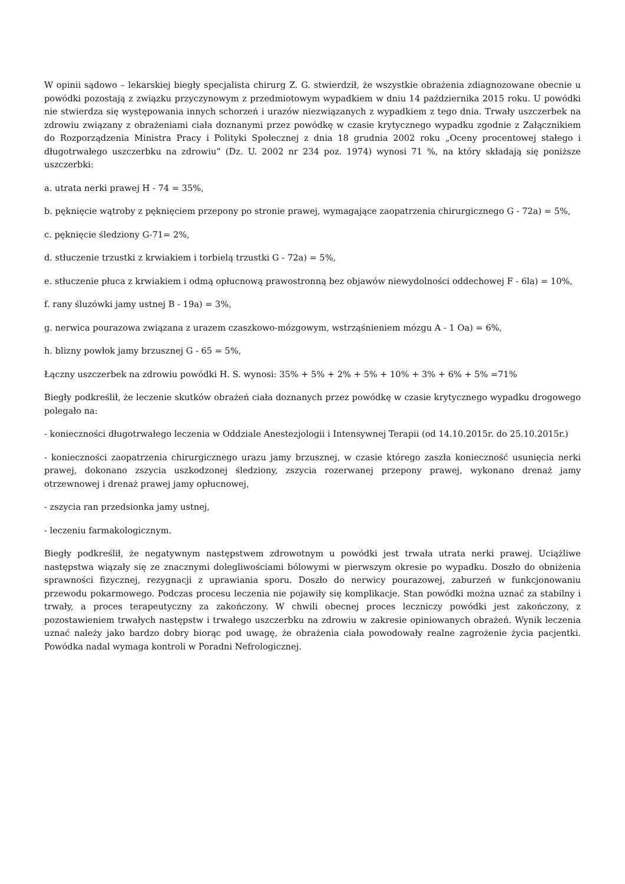W opinii sądowo – lekarskiej biegły specjalista chirurg Z. G. stwierdził, że wszystkie obrażenia zdiagnozowane obecnie u powódki pozostają z związku przyczynowym z przedmiotowym wypadkiem w dniu 14 października 2015 roku. U powódki nie stwierdza się występowania innych schorzeń i urazów niezwiązanych z wypadkiem z tego dnia. Trwały uszczerbek na zdrowiu związany z obrażeniami ciała doznanymi przez powódkę w czasie krytycznego wypadku zgodnie z Załącznikiem do Rozporządzenia Ministra Pracy i Polityki Społecznej z dnia 18 grudnia 2002 roku „Oceny procentowej stałego i długotrwałego uszczerbku na zdrowiu” (Dz. U. 2002 nr 234 poz. 1974) wynosi 71 %, na który składają się poniższe uszczerbki:
a. utrata nerki prawej H - 74 = 35%,
b. pęknięcie wątroby z pęknięciem przepony po stronie prawej, wymagające zaopatrzenia chirurgicznego G - 72a) = 5%,
c. pęknięcie śledziony G-71= 2%,
d. stłuczenie trzustki z krwiakiem i torbielą trzustki G - 72a) = 5%,
e. stłuczenie płuca z krwiakiem i odmą opłucnową prawostronną bez objawów niewydolności oddechowej F - 6la) = 10%,
f. rany śluzówki jamy ustnej B - 19a) = 3%,
g. nerwica pourazowa związana z urazem czaszkowo-mózgowym, wstrząśnieniem mózgu A - 1 Oa) = 6%,
h. blizny powłok jamy brzusznej G - 65 = 5%,
Łączny uszczerbek na zdrowiu powódki H. S. wynosi: 35% + 5% + 2% + 5% + 10% + 3% + 6% + 5% =71%
Biegły podkreślił, że leczenie skutków obrażeń ciała doznanych przez powódkę w czasie krytycznego wypadku drogowego polegało na:
- konieczności długotrwałego leczenia w Oddziale Anestezjologii i Intensywnej Terapii (od 14.10.2015r. do 25.10.2015r.)
- konieczności zaopatrzenia chirurgicznego urazu jamy brzusznej, w czasie którego zaszła konieczność usunięcia nerki prawej, dokonano zszycia uszkodzonej śledziony, zszycia rozerwanej przepony prawej, wykonano drenaż jamy otrzewnowej i drenaż prawej jamy opłucnowej,
- zszycia ran przedsionka jamy ustnej,
- leczeniu farmakologicznym.
Biegły podkreślił, że negatywnym następstwem zdrowotnym u powódki jest trwała utrata nerki prawej. Uciążliwe następstwa wiązały się ze znacznymi dolegliwościami bólowymi w pierwszym okresie po wypadku. Doszło do obniżenia sprawności fizycznej, rezygnacji z uprawiania sporu. Doszło do nerwicy pourazowej, zaburzeń w funkcjonowaniu przewodu pokarmowego. Podczas procesu leczenia nie pojawiły się komplikacje. Stan powódki można uznać za stabilny i trwały, a proces terapeutyczny za zakończony. W chwili obecnej proces leczniczy powódki jest zakończony, z pozostawieniem trwałych następstw i trwałego uszczerbku na zdrowiu w zakresie opiniowanych obrażeń. Wynik leczenia uznać należy jako bardzo dobry biorąc pod uwagę, że obrażenia ciała powodowały realne zagrożenie życia pacjentki. Powódka nadal wymaga kontroli w Poradni Nefrologicznej.